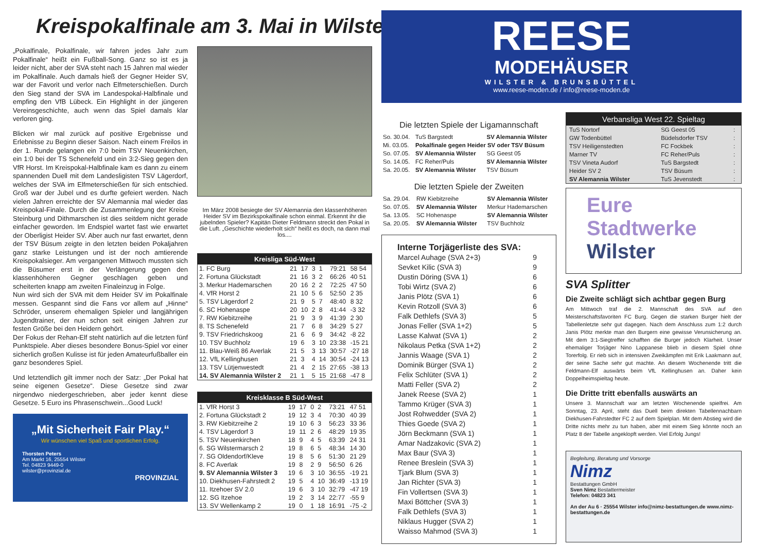Kreispokalfinale am 3. Mai in Wilster
„Pokalfinale, Pokalfinale, wir fahren jedes Jahr zum Pokalfinale“ heißt ein Fußball-Song. Ganz so ist es ja leider nicht, aber der SVA steht nach 15 Jahren mal wieder im Pokalfinale. Auch damals hieß der Gegner Heider SV, war der Favorit und verlor nach Elfmeterschießen. Durch den Sieg stand der SVA im Landespokal-Halbfinale und empfing den VfB Lübeck. Ein Highlight in der jüngeren Vereinsgeschichte, auch wenn das Spiel damals klar verloren ging.
Blicken wir mal zurück auf positive Ergebnisse und Erlebnisse zu Beginn dieser Saison. Nach einem Freilos in der 1. Runde gelangen ein 7:0 beim TSV Neuenkirchen, ein 1:0 bei der TS Schenefeld und ein 3:2-Sieg gegen den VfR Horst. Im Kreispokal-Halbfinale kam es dann zu einem spannenden Duell mit dem Landesligisten TSV Lägerdorf, welches der SVA im Elfmeterschießen für sich entschied. Groß war der Jubel und es durfte gefeiert werden. Nach vielen Jahren erreichte der SV Alemannia mal wieder das Kreispokal-Finale. Durch die Zusammenlegung der Kreise Steinburg und Dithmarschen ist dies seitdem nicht gerade einfacher geworden. Im Endspiel wartet fast wie erwartet der Oberligist Heider SV. Aber auch nur fast erwartet, denn der TSV Büsum zeigte in den letzten beiden Pokaljahren ganz starke Leistungen und ist der noch amtierende Kreispokalsieger. Am vergangenen Mittwoch mussten sich die Büsumer erst in der Verlängerung gegen den klassenhöheren Gegner geschlagen geben und scheiterten knapp am zweiten Finaleinzug in Folge.
Nun wird sich der SVA mit dem Heider SV im Pokalfinale messen. Gespannt sind die Fans vor allem auf „Hinne“ Schröder, unserem ehemaligen Spieler und langjährigen Jugendtrainer, der nun schon seit einigen Jahren zur festen Größe bei den Heidern gehört.
Der Fokus der Rehan-Elf steht natürlich auf die letzten fünf Punktspiele. Aber dieses besondere Bonus-Spiel vor einer sicherlich großen Kulisse ist für jeden Amateurfußballer ein ganz besonderes Spiel.
Und letztendlich gilt immer noch der Satz: „Der Pokal hat seine eigenen Gesetze“. Diese Gesetze sind zwar nirgendwo niedergeschrieben, aber jeder kennt diese Gesetze. 5 Euro ins Phrasenschwein...Good Luck!
„Mit Sicherheit Fair Play.“
Wir wünschen viel Spaß und sportlichen Erfolg.
Thorsten Peters
Am Markt 16, 25554 Wilster
Tel. 04823 9449-0
wilster@provinzial.de
PROVINZIAL
Im März 2008 besiegte der SV Alemannia den klassenhöheren Heider SV im Bezirkspokalfinale schon einmal. Erkennt ihr die jubelnden Spieler? Kapitän Dieter Feldmann streckt den Pokal in die Luft. „Geschichte wiederholt sich“ heißt es doch, na dann mal los....
| Kreisliga Süd-West | | | | | | |
| --- | --- | --- | --- | --- | --- | --- |
| 1. FC Burg | 21 | 17 | 3 | 1 | 79:21 | 58 54 |
| 2. Fortuna Glückstadt | 21 | 16 | 3 | 2 | 66:26 | 40 51 |
| 3. Merkur Hademarschen | 20 | 16 | 2 | 2 | 72:25 | 47 50 |
| 4. VfR Horst 2 | 21 | 10 | 5 | 6 | 52:50 | 2 35 |
| 5. TSV Lägerdorf 2 | 21 | 9 | 5 | 7 | 48:40 | 8 32 |
| 6. SC Hohenaspe | 20 | 10 | 2 | 8 | 41:44 | -3 32 |
| 7. RW Kiebitzreihe | 21 | 9 | 3 | 9 | 41:39 | 2 30 |
| 8. TS Schenefeld | 21 | 7 | 6 | 8 | 34:29 | 5 27 |
| 9. TSV Friedrichskoog | 21 | 6 | 6 | 9 | 34:42 | -8 22 |
| 10. TSV Buchholz | 19 | 6 | 3 | 10 | 23:38 | -15 21 |
| 11. Blau-Weiß 86 Averlak | 21 | 5 | 3 | 13 | 30:57 | -27 18 |
| 12. VfL Kellinghusen | 21 | 3 | 4 | 14 | 30:54 | -24 13 |
| 13. TSV Lütjenwestedt | 21 | 4 | 2 | 15 | 27:65 | -38 13 |
| 14. SV Alemannia Wilster 2 | 21 | 1 | 5 | 15 | 21:68 | -47 8 |
| Kreisklasse B Süd-West | | | | | | |
| --- | --- | --- | --- | --- | --- | --- |
| 1. VfR Horst 3 | 19 | 17 | 0 | 2 | 73:21 | 47 51 |
| 2. Fortuna Glückstadt 2 | 19 | 12 | 3 | 4 | 70:30 | 40 39 |
| 3. RW Kiebitzreihe 2 | 19 | 10 | 6 | 3 | 56:23 | 33 36 |
| 4. TSV Lägerdorf 3 | 19 | 11 | 2 | 6 | 48:29 | 19 35 |
| 5. TSV Neuenkirchen | 18 | 9 | 4 | 5 | 63:39 | 24 31 |
| 6. SG Wilstermarsch 2 | 19 | 8 | 6 | 5 | 48:34 | 14 30 |
| 7. SG Oldendorf/Kleve | 19 | 8 | 5 | 6 | 51:30 | 21 29 |
| 8. FC Averlak | 19 | 8 | 2 | 9 | 56:50 | 6 26 |
| 9. SV Alemannia Wilster 3 | 19 | 6 | 3 | 10 | 36:55 | -19 21 |
| 10. Diekhusen-Fahrstedt 2 | 19 | 5 | 4 | 10 | 36:49 | -13 19 |
| 11. Itzehoer SV 2.0 | 19 | 6 | 3 | 10 | 32:79 | -47 19 |
| 12. SG Itzehoe | 19 | 2 | 3 | 14 | 22:77 | -55 9 |
| 13. SV Wellenkamp 2 | 19 | 0 | 1 | 18 | 16:91 | -75 -2 |
REESE
MODEHÄUSER
WILSTER & BRUNSBÜTTEL
www.reese-moden.de / info@reese-moden.de
Die letzten Spiele der Ligamannschaft
| So. 30.04. | TuS Bargstedt | SV Alemannia Wilster |
| Mi. 03.05. | Pokalfinale gegen Heider SV oder TSV Büsum | |
| So. 07.05. | SV Alemannia Wilster | SG Geest 05 |
| So. 14.05. | FC Reher/Puls | SV Alemannia Wilster |
| Sa. 20.05. | SV Alemannia Wilster | TSV Büsum |
Die letzten Spiele der Zweiten
| Sa. 29.04. | RW Kiebitzreihe | SV Alemannia Wilster |
| So. 07.05. | SV Alemannia Wilster | Merkur Hademarschen |
| Sa. 13.05. | SC Hohenaspe | SV Alemannia Wilster |
| Sa. 20.05. | SV Alemannia Wilster | TSV Buchholz |
Interne Torjägerliste des SVA:
| Marcel Auhage (SVA 2+3) | 9 |
| Sevket Kilic (SVA 3) | 9 |
| Dustin Döring (SVA 1) | 6 |
| Tobi Wirtz (SVA 2) | 6 |
| Janis Plötz (SVA 1) | 6 |
| Kevin Rotzoll (SVA 3) | 6 |
| Falk Dethlefs (SVA 3) | 5 |
| Jonas Feller (SVA 1+2) | 5 |
| Lasse Kalwat (SVA 1) | 2 |
| Nikolaus Petka (SVA 1+2) | 2 |
| Jannis Waage (SVA 1) | 2 |
| Dominik Bürger (SVA 1) | 2 |
| Felix Schlüter (SVA 1) | 2 |
| Matti Feller (SVA 2) | 2 |
| Janek Reese (SVA 2) | 1 |
| Tammo Krüger (SVA 3) | 1 |
| Jost Rohwedder (SVA 2) | 1 |
| Thies Goede (SVA 2) | 1 |
| Jörn Beckmann (SVA 1) | 1 |
| Amar Nadzakovic (SVA 2) | 1 |
| Max Baur (SVA 3) | 1 |
| Renee Breslein (SVA 3) | 1 |
| Tjark Blum (SVA 3) | 1 |
| Jan Richter (SVA 3) | 1 |
| Fin Vollertsen (SVA 3) | 1 |
| Maxi Böttcher (SVA 3) | 1 |
| Falk Dethlefs (SVA 3) | 1 |
| Niklaus Hugger (SVA 2) | 1 |
| Waisso Mahmod (SVA 3) | 1 |
| Verbansliga West 22. Spieltag | | |
| --- | --- | --- |
| TuS Nortorf | SG Geest 05 | : |
| GW Todenbüttel | Büdelsdorfer TSV | : |
| TSV Heiligenstedten | FC Fockbek | : |
| Marner TV | FC Reher/Puls | : |
| TSV Vineta Audorf | TuS Bargstedt | : |
| Heider SV 2 | TSV Büsum | : |
| SV Alemannia Wilster | TuS Jevenstedt | : |
Eure
Stadtwerke
Wilster
SVA Splitter
Die Zweite schlägt sich achtbar gegen Burg
Am Mittwoch traf die 2. Mannschaft des SVA auf den Meisterschaftsfavoriten FC Burg. Gegen die starken Burger hielt der Tabellenletzte sehr gut dagegen. Nach dem Anschluss zum 1:2 durch Janis Plötz merkte man den Burgern eine gewisse Verunsicherung an. Mit dem 3:1-Siegtreffer schafften die Burger jedoch Klarheit. Unser ehemaliger Torjäger Nino Lappanese blieb in diesem Spiel ohne Torerfolg. Er rieb sich in intensiven Zweikämpfen mit Erik Laakmann auf, der seine Sache sehr gut machte. An diesem Wochenende tritt die Feldmann-Elf auswärts beim VfL Kellinghusen an. Daher kein Doppelheimspieltag heute.
Die Dritte tritt ebenfalls auswärts an
Unsere 3. Mannschaft war am letzten Wochenende spielfrei. Am Sonntag, 23. April, steht das Duell beim direkten Tabellennachbarn Diekhusen-Fahrstedter FC 2 auf dem Spielplan. Mit dem Abstieg wird die Dritte nichts mehr zu tun haben, aber mit einem Sieg könnte noch an Platz 8 der Tabelle angeklopft werden. Viel Erfolg Jungs!
Begleitung, Beratung und Vorsorge
Nimz
Bestattungen GmbH
Sven Nimz Bestattermeister
Telefon: 04823 341
An der Au 6 · 25554 Wilster info@nimz-bestattungen.de www.nimz-bestattungen.de